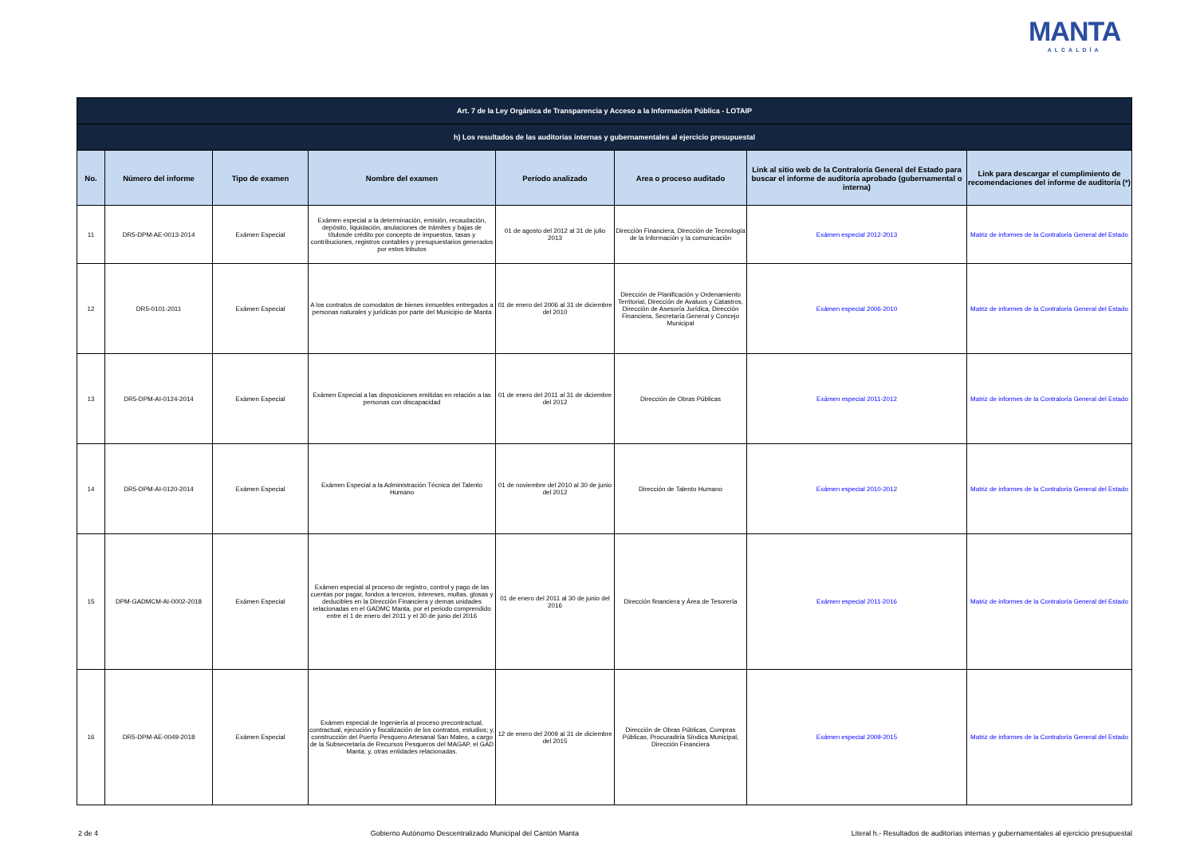MANTA
ALCALDÍA
| Art. 7 de la Ley Orgánica de Transparencia y Acceso a la Información Pública - LOTAIP | | | | | | | |
| --- | --- | --- | --- | --- | --- | --- | --- |
| h) Los resultados de las auditorías internas y gubernamentales al ejercicio presupuestal | | | | | | | |
| No. | Número del informe | Tipo de examen | Nombre del examen | Período analizado | Area o proceso auditado | Link al sitio web de la Contraloría General del Estado para buscar el informe de auditoría aprobado (gubernamental o interna) | Link para descargar el cumplimiento de recomendaciones del informe de auditoría (*) |
| 11 | DR5-DPM-AE-0013-2014 | Exámen Especial | Exámen especial a la determinación, emisión, recaudación, depósito, liquidación, anulaciones de trámites y bajas de títulosde crédito por concepto de impuestos, tasas y contribuciones, registros contables y presupuestarios generados por estos tributos | 01 de agosto del 2012 al 31 de julio 2013 | Dirección Financiera, Dirección de Tecnología de la Información y la comunicación | Exámen especial 2012-2013 | Matriz de informes de la Contraloría General del Estado |
| 12 | DR5-0101-2011 | Exámen Especial | A los contratos de comodatos de bienes inmuebles entregados a personas naturales y jurídicas por parte del Municipio de Manta | 01 de enero del 2006 al 31 de diciembre del 2010 | Dirección de Planificación y Ordenamiento Territorial, Dirección de Avaluos y Catastros, Dirección de Asesoría Jurídica, Dirección Financiera, Secretaría General y Concejo Municipal | Exámen especial 2006-2010 | Matriz de informes de la Contraloría General del Estado |
| 13 | DR5-DPM-AI-0124-2014 | Exámen Especial | Exámen Especial a las disposiciones emitidas en relación a las personas con discapacidad | 01 de enero del 2011 al 31 de diciembre del 2012 | Dirección de Obras Públicas | Exámen especial 2011-2012 | Matriz de informes de la Contraloría General del Estado |
| 14 | DR5-DPM-AI-0120-2014 | Exámen Especial | Exámen Especial a la Administración Técnica del Talento Humano | 01 de noviembre del 2010 al 30 de junio del 2012 | Dirección de Talento Humano | Exámen especial 2010-2012 | Matriz de informes de la Contraloría General del Estado |
| 15 | DPM-GADMCM-AI-0002-2018 | Exámen Especial | Exámen especial al proceso de registro, control y pago de las cuentas por pagar, fondos a terceros, intereses, multas, glosas y deducibles en la Dirección Financiera y demas unidades relacionadas en el GADMC Manta, por el periodo comprendido entre el 1 de enero del 2011 y el 30 de junio del 2016 | 01 de enero del 2011 al 30 de junio del 2016 | Dirección financiera y Área de Tesorería | Exámen especial 2011-2016 | Matriz de informes de la Contraloría General del Estado |
| 16 | DR5-DPM-AE-0049-2018 | Exámen Especial | Exámen especial de Ingeniería al proceso precontractual, contractual, ejecución y fiscalización de los contratos, estudios; y, construcción del Puerto Pesquero Artesanal San Mateo, a cargo de la Subsecretaría de Recursos Pesqueros del MAGAP, el GAD Manta; y, otras entidades relacionadas. | 12 de enero del 2009 al 31 de diciembre del 2015 | Dirección de Obras Públicas, Compras Públicas, Procuradiría Síndica Municipal, Dirección Financiera | Exámen especial 2009-2015 | Matriz de informes de la Contraloría General del Estado |
2 de 4 Gobierno Autónomo Descentralizado Municipal del Cantón Manta Literal h.- Resultados de auditorías internas y gubernamentales al ejercicio presupuestal